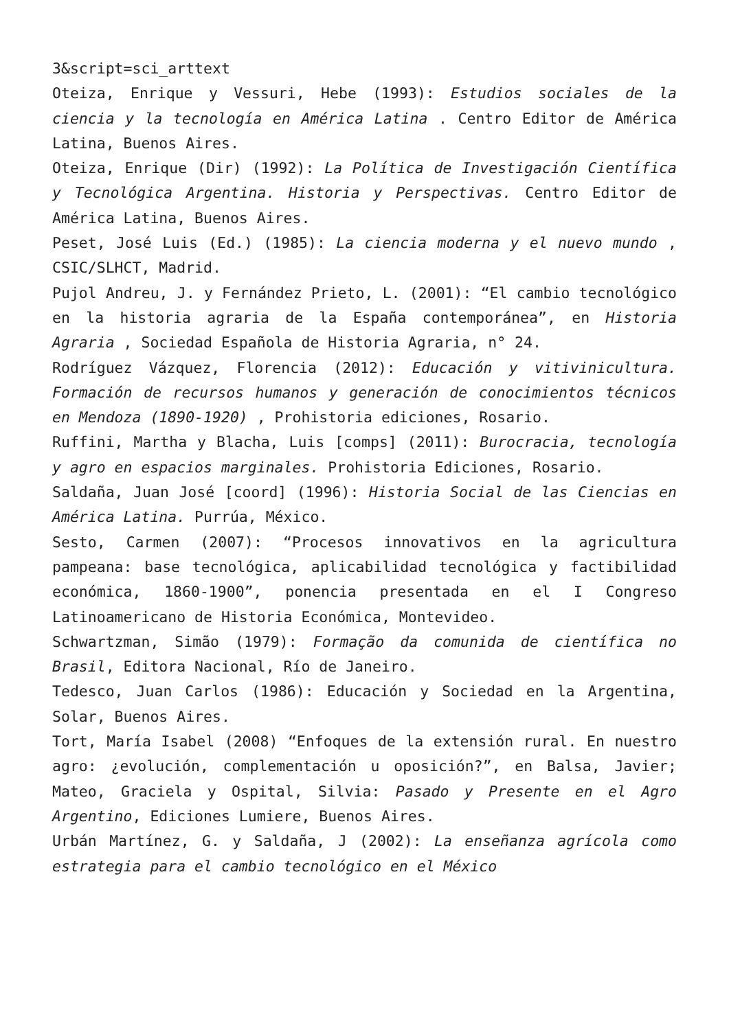3&script=sci_arttext
Oteiza, Enrique y Vessuri, Hebe (1993): Estudios sociales de la ciencia y la tecnología en América Latina . Centro Editor de América Latina, Buenos Aires.
Oteiza, Enrique (Dir) (1992): La Política de Investigación Científica y Tecnológica Argentina. Historia y Perspectivas. Centro Editor de América Latina, Buenos Aires.
Peset, José Luis (Ed.) (1985): La ciencia moderna y el nuevo mundo , CSIC/SLHCT, Madrid.
Pujol Andreu, J. y Fernández Prieto, L. (2001): “El cambio tecnológico en la historia agraria de la España contemporánea”, en Historia Agraria , Sociedad Española de Historia Agraria, n° 24.
Rodríguez Vázquez, Florencia (2012): Educación y vitivinicultura. Formación de recursos humanos y generación de conocimientos técnicos en Mendoza (1890-1920) , Prohistoria ediciones, Rosario.
Ruffini, Martha y Blacha, Luis [comps] (2011): Burocracia, tecnología y agro en espacios marginales. Prohistoria Ediciones, Rosario.
Saldaña, Juan José [coord] (1996): Historia Social de las Ciencias en América Latina. Purrúa, México.
Sesto, Carmen (2007): “Procesos innovativos en la agricultura pampeana: base tecnológica, aplicabilidad tecnológica y factibilidad económica, 1860-1900”, ponencia presentada en el I Congreso Latinoamericano de Historia Económica, Montevideo.
Schwartzman, Simão (1979): Formação da comunida de científica no Brasil, Editora Nacional, Río de Janeiro.
Tedesco, Juan Carlos (1986): Educación y Sociedad en la Argentina, Solar, Buenos Aires.
Tort, María Isabel (2008) “Enfoques de la extensión rural. En nuestro agro: ¿evolución, complementación u oposición?”, en Balsa, Javier; Mateo, Graciela y Ospital, Silvia: Pasado y Presente en el Agro Argentino, Ediciones Lumiere, Buenos Aires.
Urbán Martínez, G. y Saldaña, J (2002): La enseñanza agrícola como estrategia para el cambio tecnológico en el México